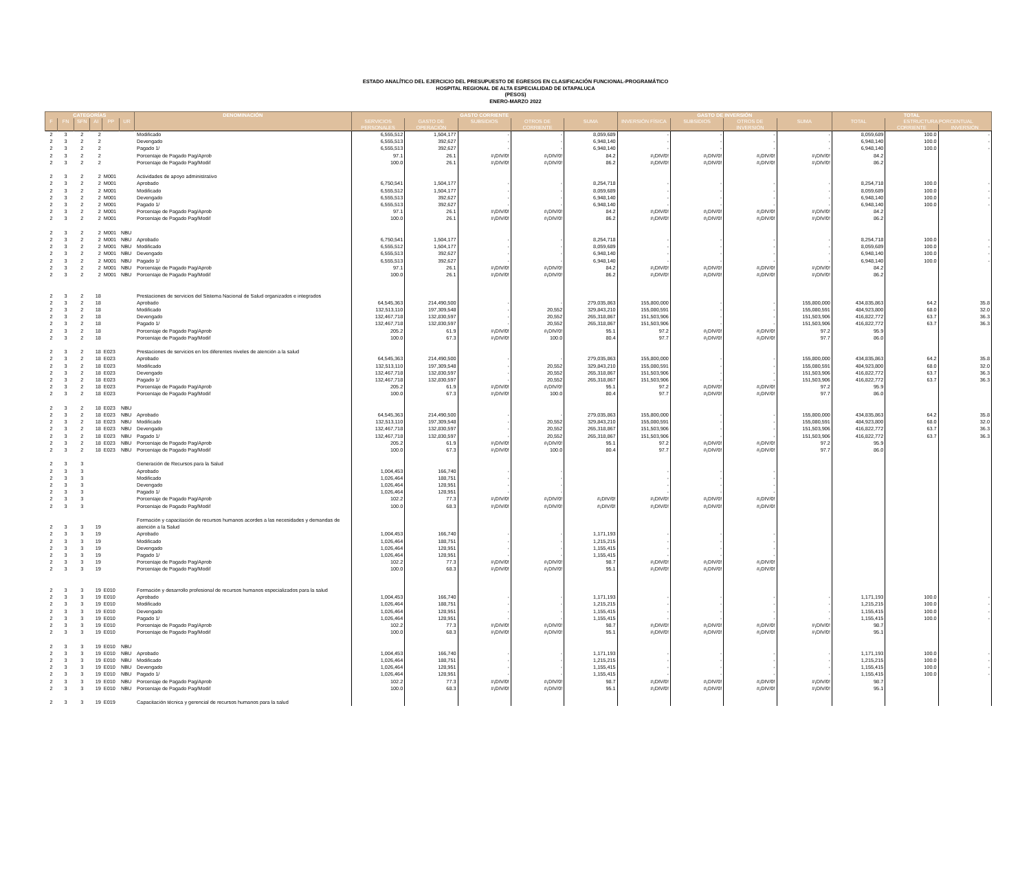ESTADO ANALÍTICO DEL EJERCICIO DEL PRESUPUESTO DE EGRESOS EN CLASIFICACIÓN FUNCIONAL-PROGRAMÁTICO
HOSPITAL REGIONAL DE ALTA ESPECIALIDAD DE IXTAPALUCA
(PESOS)
ENERO-MARZO 2022
| CATEGORÍAS | | | | | | DENOMINACIÓN | GASTO CORRIENTE | | | | | GASTO DE INVERSIÓN | | | | TOTAL | | |
| --- | --- | --- | --- | --- | --- | --- | --- | --- | --- | --- | --- | --- | --- | --- | --- | --- | --- | --- |
| F | FN | SFN | AI | PP | UR | | SERVICIOS PERSONALES | GASTO DE OPERACIÓN | SUBSIDIOS | OTROS DE CORRIENTE | SUMA | INVERSIÓN FÍSICA | SUBSIDIOS | OTROS DE INVERSIÓN | SUMA | TOTAL | ESTRUCTURA PORCENTUAL | |
| | | | | | | | | | | | | | | | | | CORRIENTE | INVERSIÓN |
| 2 | 3 | 2 | 2 | | | Modificado | 6,555,512 | 1,504,177 | - | - | 8,059,689 | - | - | - | - | 8,059,689 | 100.0 | - |
| 2 | 3 | 2 | 2 | | | Devengado | 6,555,513 | 392,627 | - | - | 6,948,140 | - | - | - | - | 6,948,140 | 100.0 | - |
| 2 | 3 | 2 | 2 | | | Pagado 1/ | 6,555,513 | 392,627 | - | - | 6,948,140 | - | - | - | - | 6,948,140 | 100.0 | - |
| 2 | 3 | 2 | 2 | | | Porcentaje de Pagado Pag/Aprob | 97.1 | 26.1 | #¡DIV/0! | #¡DIV/0! | 84.2 | #¡DIV/0! | #¡DIV/0! | #¡DIV/0! | #¡DIV/0! | 84.2 | | |
| 2 | 3 | 2 | 2 | | | Porcentaje de Pagado Pag/Modif | 100.0 | 26.1 | #¡DIV/0! | #¡DIV/0! | 86.2 | #¡DIV/0! | #¡DIV/0! | #¡DIV/0! | #¡DIV/0! | 86.2 | | |
| 2 | 3 | 2 | 2 | M001 | | Actividades de apoyo administrativo | | | | | | | | | | | | |
| 2 | 3 | 2 | 2 | M001 | | Aprobado | 6,750,541 | 1,504,177 | - | - | 8,254,718 | - | - | - | - | 8,254,718 | 100.0 | - |
| 2 | 3 | 2 | 2 | M001 | | Modificado | 6,555,512 | 1,504,177 | - | - | 8,059,689 | - | - | - | - | 8,059,689 | 100.0 | - |
| 2 | 3 | 2 | 2 | M001 | | Devengado | 6,555,513 | 392,627 | - | - | 6,948,140 | - | - | - | - | 6,948,140 | 100.0 | - |
| 2 | 3 | 2 | 2 | M001 | | Pagado 1/ | 6,555,513 | 392,627 | - | - | 6,948,140 | - | - | - | - | 6,948,140 | 100.0 | - |
| 2 | 3 | 2 | 2 | M001 | | Porcentaje de Pagado Pag/Aprob | 97.1 | 26.1 | #¡DIV/0! | #¡DIV/0! | 84.2 | #¡DIV/0! | #¡DIV/0! | #¡DIV/0! | #¡DIV/0! | 84.2 | | |
| 2 | 3 | 2 | 2 | M001 | | Porcentaje de Pagado Pag/Modif | 100.0 | 26.1 | #¡DIV/0! | #¡DIV/0! | 86.2 | #¡DIV/0! | #¡DIV/0! | #¡DIV/0! | #¡DIV/0! | 86.2 | | |
| 2 | 3 | 2 | 2 | M001 | NBU | | | | | | | | | | | | | |
| 2 | 3 | 2 | 2 | M001 | NBU | Aprobado | 6,750,541 | 1,504,177 | - | - | 8,254,718 | - | - | - | - | 8,254,718 | 100.0 | - |
| 2 | 3 | 2 | 2 | M001 | NBU | Modificado | 6,555,512 | 1,504,177 | - | - | 8,059,689 | - | - | - | - | 8,059,689 | 100.0 | - |
| 2 | 3 | 2 | 2 | M001 | NBU | Devengado | 6,555,513 | 392,627 | - | - | 6,948,140 | - | - | - | - | 6,948,140 | 100.0 | - |
| 2 | 3 | 2 | 2 | M001 | NBU | Pagado 1/ | 6,555,513 | 392,627 | - | - | 6,948,140 | - | - | - | - | 6,948,140 | 100.0 | - |
| 2 | 3 | 2 | 2 | M001 | NBU | Porcentaje de Pagado Pag/Aprob | 97.1 | 26.1 | #¡DIV/0! | #¡DIV/0! | 84.2 | #¡DIV/0! | #¡DIV/0! | #¡DIV/0! | #¡DIV/0! | 84.2 | | |
| 2 | 3 | 2 | 2 | M001 | NBU | Porcentaje de Pagado Pag/Modif | 100.0 | 26.1 | #¡DIV/0! | #¡DIV/0! | 86.2 | #¡DIV/0! | #¡DIV/0! | #¡DIV/0! | #¡DIV/0! | 86.2 | | |
| 2 | 3 | 2 | 18 | | | Prestaciones de servicios del Sistema Nacional de Salud organizados e integrados | | | | | | | | | | | | |
| 2 | 3 | 2 | 18 | | | Aprobado | 64,545,363 | 214,490,500 | - | - | 279,035,863 | 155,800,000 | - | - | 155,800,000 | 434,835,863 | 64.2 | 35.8 |
| 2 | 3 | 2 | 18 | | | Modificado | 132,513,110 | 197,309,548 | - | 20,552 | 329,843,210 | 155,080,591 | - | - | 155,080,591 | 484,923,800 | 68.0 | 32.0 |
| 2 | 3 | 2 | 18 | | | Devengado | 132,467,718 | 132,830,597 | - | 20,552 | 265,318,867 | 151,503,906 | - | - | 151,503,906 | 416,822,772 | 63.7 | 36.3 |
| 2 | 3 | 2 | 18 | | | Pagado 1/ | 132,467,718 | 132,830,597 | - | 20,552 | 265,318,867 | 151,503,906 | - | - | 151,503,906 | 416,822,772 | 63.7 | 36.3 |
| 2 | 3 | 2 | 18 | | | Porcentaje de Pagado Pag/Aprob | 205.2 | 61.9 | #¡DIV/0! | #¡DIV/0! | 95.1 | 97.2 | #¡DIV/0! | #¡DIV/0! | 97.2 | 95.9 | | |
| 2 | 3 | 2 | 18 | | | Porcentaje de Pagado Pag/Modif | 100.0 | 67.3 | #¡DIV/0! | 100.0 | 80.4 | 97.7 | #¡DIV/0! | #¡DIV/0! | 97.7 | 86.0 | | |
| 2 | 3 | 2 | 18 | E023 | | Prestaciones de servicios en los diferentes niveles de atención a la salud | | | | | | | | | | | | |
| 2 | 3 | 2 | 18 | E023 | | Aprobado | 64,545,363 | 214,490,500 | - | - | 279,035,863 | 155,800,000 | - | - | 155,800,000 | 434,835,863 | 64.2 | 35.8 |
| 2 | 3 | 2 | 18 | E023 | | Modificado | 132,513,110 | 197,309,548 | - | 20,552 | 329,843,210 | 155,080,591 | - | - | 155,080,591 | 484,923,800 | 68.0 | 32.0 |
| 2 | 3 | 2 | 18 | E023 | | Devengado | 132,467,718 | 132,830,597 | - | 20,552 | 265,318,867 | 151,503,906 | - | - | 151,503,906 | 416,822,772 | 63.7 | 36.3 |
| 2 | 3 | 2 | 18 | E023 | | Pagado 1/ | 132,467,718 | 132,830,597 | - | 20,552 | 265,318,867 | 151,503,906 | - | - | 151,503,906 | 416,822,772 | 63.7 | 36.3 |
| 2 | 3 | 2 | 18 | E023 | | Porcentaje de Pagado Pag/Aprob | 205.2 | 61.9 | #¡DIV/0! | #¡DIV/0! | 95.1 | 97.2 | #¡DIV/0! | #¡DIV/0! | 97.2 | 95.9 | | |
| 2 | 3 | 2 | 18 | E023 | | Porcentaje de Pagado Pag/Modif | 100.0 | 67.3 | #¡DIV/0! | 100.0 | 80.4 | 97.7 | #¡DIV/0! | #¡DIV/0! | 97.7 | 86.0 | | |
| 2 | 3 | 2 | 18 | E023 | NBU | | | | | | | | | | | | | |
| 2 | 3 | 2 | 18 | E023 | NBU | Aprobado | 64,545,363 | 214,490,500 | - | - | 279,035,863 | 155,800,000 | - | - | 155,800,000 | 434,835,863 | 64.2 | 35.8 |
| 2 | 3 | 2 | 18 | E023 | NBU | Modificado | 132,513,110 | 197,309,548 | - | 20,552 | 329,843,210 | 155,080,591 | - | - | 155,080,591 | 484,923,800 | 68.0 | 32.0 |
| 2 | 3 | 2 | 18 | E023 | NBU | Devengado | 132,467,718 | 132,830,597 | - | 20,552 | 265,318,867 | 151,503,906 | - | - | 151,503,906 | 416,822,772 | 63.7 | 36.3 |
| 2 | 3 | 2 | 18 | E023 | NBU | Pagado 1/ | 132,467,718 | 132,830,597 | - | 20,552 | 265,318,867 | 151,503,906 | - | - | 151,503,906 | 416,822,772 | 63.7 | 36.3 |
| 2 | 3 | 2 | 18 | E023 | NBU | Porcentaje de Pagado Pag/Aprob | 205.2 | 61.9 | #¡DIV/0! | #¡DIV/0! | 95.1 | 97.2 | #¡DIV/0! | #¡DIV/0! | 97.2 | 95.9 | | |
| 2 | 3 | 2 | 18 | E023 | NBU | Porcentaje de Pagado Pag/Modif | 100.0 | 67.3 | #¡DIV/0! | 100.0 | 80.4 | 97.7 | #¡DIV/0! | #¡DIV/0! | 97.7 | 86.0 | | |
| 2 | 3 | 3 | | | | Generación de Recursos para la Salud | | | | | | | | | | | | |
| 2 | 3 | 3 | | | | Aprobado | 1,004,453 | 166,740 | - | - | | - | - | - | | | | |
| 2 | 3 | 3 | | | | Modificado | 1,026,464 | 188,751 | - | - | | - | - | - | | | | |
| 2 | 3 | 3 | | | | Devengado | 1,026,464 | 128,951 | - | - | | - | - | - | | | | |
| 2 | 3 | 3 | | | | Pagado 1/ | 1,026,464 | 128,951 | - | - | | - | - | - | | | | |
| 2 | 3 | 3 | | | | Porcentaje de Pagado Pag/Aprob | 102.2 | 77.3 | #¡DIV/0! | #¡DIV/0! | #¡DIV/0! | #¡DIV/0! | #¡DIV/0! | #¡DIV/0! | | | | |
| 2 | 3 | 3 | | | | Porcentaje de Pagado Pag/Modif | 100.0 | 68.3 | #¡DIV/0! | #¡DIV/0! | #¡DIV/0! | #¡DIV/0! | #¡DIV/0! | #¡DIV/0! | | | | |
| 2 | 3 | 3 | 19 | | | Formación y capacitación de recursos humanos acordes a las necesidades y demandas de atención a la Salud | | | | | | | | | | | | |
| 2 | 3 | 3 | 19 | | | Aprobado | 1,004,453 | 166,740 | - | - | 1,171,193 | - | - | - | | | | |
| 2 | 3 | 3 | 19 | | | Modificado | 1,026,464 | 188,751 | - | - | 1,215,215 | - | - | - | | | | |
| 2 | 3 | 3 | 19 | | | Devengado | 1,026,464 | 128,951 | - | - | 1,155,415 | - | - | - | | | | |
| 2 | 3 | 3 | 19 | | | Pagado 1/ | 1,026,464 | 128,951 | - | - | 1,155,415 | - | - | - | | | | |
| 2 | 3 | 3 | 19 | | | Porcentaje de Pagado Pag/Aprob | 102.2 | 77.3 | #¡DIV/0! | #¡DIV/0! | 98.7 | #¡DIV/0! | #¡DIV/0! | #¡DIV/0! | | | | |
| 2 | 3 | 3 | 19 | | | Porcentaje de Pagado Pag/Modif | 100.0 | 68.3 | #¡DIV/0! | #¡DIV/0! | 95.1 | #¡DIV/0! | #¡DIV/0! | #¡DIV/0! | | | | |
| 2 | 3 | 3 | 19 | E010 | | Formación y desarrollo profesional de recursos humanos especializados para la salud | | | | | | | | | | | | |
| 2 | 3 | 3 | 19 | E010 | | Aprobado | 1,004,453 | 166,740 | - | - | 1,171,193 | - | - | - | - | 1,171,193 | 100.0 | - |
| 2 | 3 | 3 | 19 | E010 | | Modificado | 1,026,464 | 188,751 | - | - | 1,215,215 | - | - | - | - | 1,215,215 | 100.0 | - |
| 2 | 3 | 3 | 19 | E010 | | Devengado | 1,026,464 | 128,951 | - | - | 1,155,415 | - | - | - | - | 1,155,415 | 100.0 | - |
| 2 | 3 | 3 | 19 | E010 | | Pagado 1/ | 1,026,464 | 128,951 | - | - | 1,155,415 | - | - | - | - | 1,155,415 | 100.0 | - |
| 2 | 3 | 3 | 19 | E010 | | Porcentaje de Pagado Pag/Aprob | 102.2 | 77.3 | #¡DIV/0! | #¡DIV/0! | 98.7 | #¡DIV/0! | #¡DIV/0! | #¡DIV/0! | #¡DIV/0! | 98.7 | | |
| 2 | 3 | 3 | 19 | E010 | | Porcentaje de Pagado Pag/Modif | 100.0 | 68.3 | #¡DIV/0! | #¡DIV/0! | 95.1 | #¡DIV/0! | #¡DIV/0! | #¡DIV/0! | #¡DIV/0! | 95.1 | | |
| 2 | 3 | 3 | 19 | E010 | NBU | | | | | | | | | | | | | |
| 2 | 3 | 3 | 19 | E010 | NBU | Aprobado | 1,004,453 | 166,740 | - | - | 1,171,193 | - | - | - | - | 1,171,193 | 100.0 | - |
| 2 | 3 | 3 | 19 | E010 | NBU | Modificado | 1,026,464 | 188,751 | - | - | 1,215,215 | - | - | - | - | 1,215,215 | 100.0 | - |
| 2 | 3 | 3 | 19 | E010 | NBU | Devengado | 1,026,464 | 128,951 | - | - | 1,155,415 | - | - | - | - | 1,155,415 | 100.0 | - |
| 2 | 3 | 3 | 19 | E010 | NBU | Pagado 1/ | 1,026,464 | 128,951 | - | - | 1,155,415 | - | - | - | - | 1,155,415 | 100.0 | - |
| 2 | 3 | 3 | 19 | E010 | NBU | Porcentaje de Pagado Pag/Aprob | 102.2 | 77.3 | #¡DIV/0! | #¡DIV/0! | 98.7 | #¡DIV/0! | #¡DIV/0! | #¡DIV/0! | #¡DIV/0! | 98.7 | | |
| 2 | 3 | 3 | 19 | E010 | NBU | Porcentaje de Pagado Pag/Modif | 100.0 | 68.3 | #¡DIV/0! | #¡DIV/0! | 95.1 | #¡DIV/0! | #¡DIV/0! | #¡DIV/0! | #¡DIV/0! | 95.1 | | |
| 2 | 3 | 3 | 19 | E019 | | Capacitación técnica y gerencial de recursos humanos para la salud | | | | | | | | | | | | |